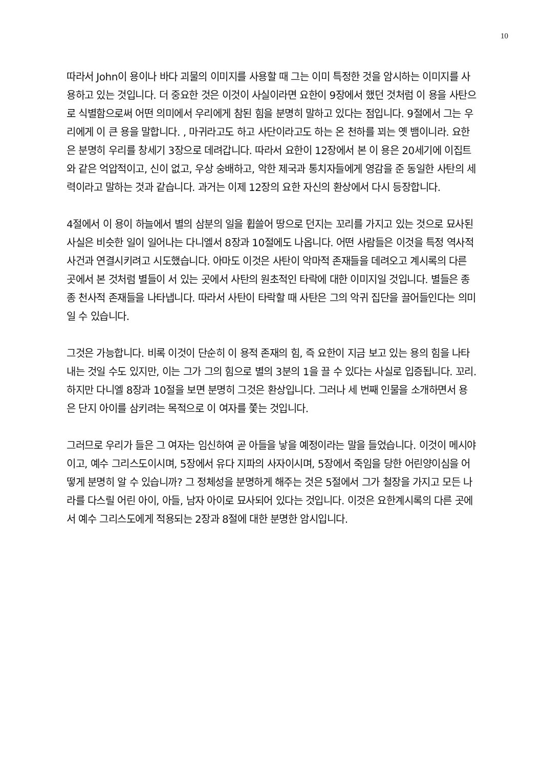10
따라서 John이 용이나 바다 괴물의 이미지를 사용할 때 그는 이미 특정한 것을 암시하는 이미지를 사용하고 있는 것입니다. 더 중요한 것은 이것이 사실이라면 요한이 9장에서 했던 것처럼 이 용을 사탄으로 식별함으로써 어떤 의미에서 우리에게 참된 힘을 분명히 말하고 있다는 점입니다. 9절에서 그는 우리에게 이 큰 용을 말합니다. , 마귀라고도 하고 사단이라고도 하는 온 천하를 꾀는 옛 뱀이니라. 요한은 분명히 우리를 창세기 3장으로 데려갑니다. 따라서 요한이 12장에서 본 이 용은 20세기에 이집트와 같은 억압적이고, 신이 없고, 우상 숭배하고, 악한 제국과 통치자들에게 영감을 준 동일한 사탄의 세력이라고 말하는 것과 같습니다. 과거는 이제 12장의 요한 자신의 환상에서 다시 등장합니다.
4절에서 이 용이 하늘에서 별의 삼분의 일을 휩쓸어 땅으로 던지는 꼬리를 가지고 있는 것으로 묘사된 사실은 비슷한 일이 일어나는 다니엘서 8장과 10절에도 나옵니다. 어떤 사람들은 이것을 특정 역사적 사건과 연결시키려고 시도했습니다. 아마도 이것은 사탄이 악마적 존재들을 데려오고 계시록의 다른 곳에서 본 것처럼 별들이 서 있는 곳에서 사탄의 원초적인 타락에 대한 이미지일 것입니다. 별들은 종종 천사적 존재들을 나타냅니다. 따라서 사탄이 타락할 때 사탄은 그의 악귀 집단을 끌어들인다는 의미일 수 있습니다.
그것은 가능합니다. 비록 이것이 단순히 이 용적 존재의 힘, 즉 요한이 지금 보고 있는 용의 힘을 나타내는 것일 수도 있지만, 이는 그가 그의 힘으로 별의 3분의 1을 끌 수 있다는 사실로 입증됩니다. 꼬리. 하지만 다니엘 8장과 10절을 보면 분명히 그것은 환상입니다. 그러나 세 번째 인물을 소개하면서 용은 단지 아이를 삼키려는 목적으로 이 여자를 쫓는 것입니다.
그러므로 우리가 들은 그 여자는 임신하여 곧 아들을 낳을 예정이라는 말을 들었습니다. 이것이 메시야이고, 예수 그리스도이시며, 5장에서 유다 지파의 사자이시며, 5장에서 죽임을 당한 어린양이심을 어떻게 분명히 알 수 있습니까? 그 정체성을 분명하게 해주는 것은 5절에서 그가 철장을 가지고 모든 나라를 다스릴 어린 아이, 아들, 남자 아이로 묘사되어 있다는 것입니다. 이것은 요한계시록의 다른 곳에서 예수 그리스도에게 적용되는 2장과 8절에 대한 분명한 암시입니다.